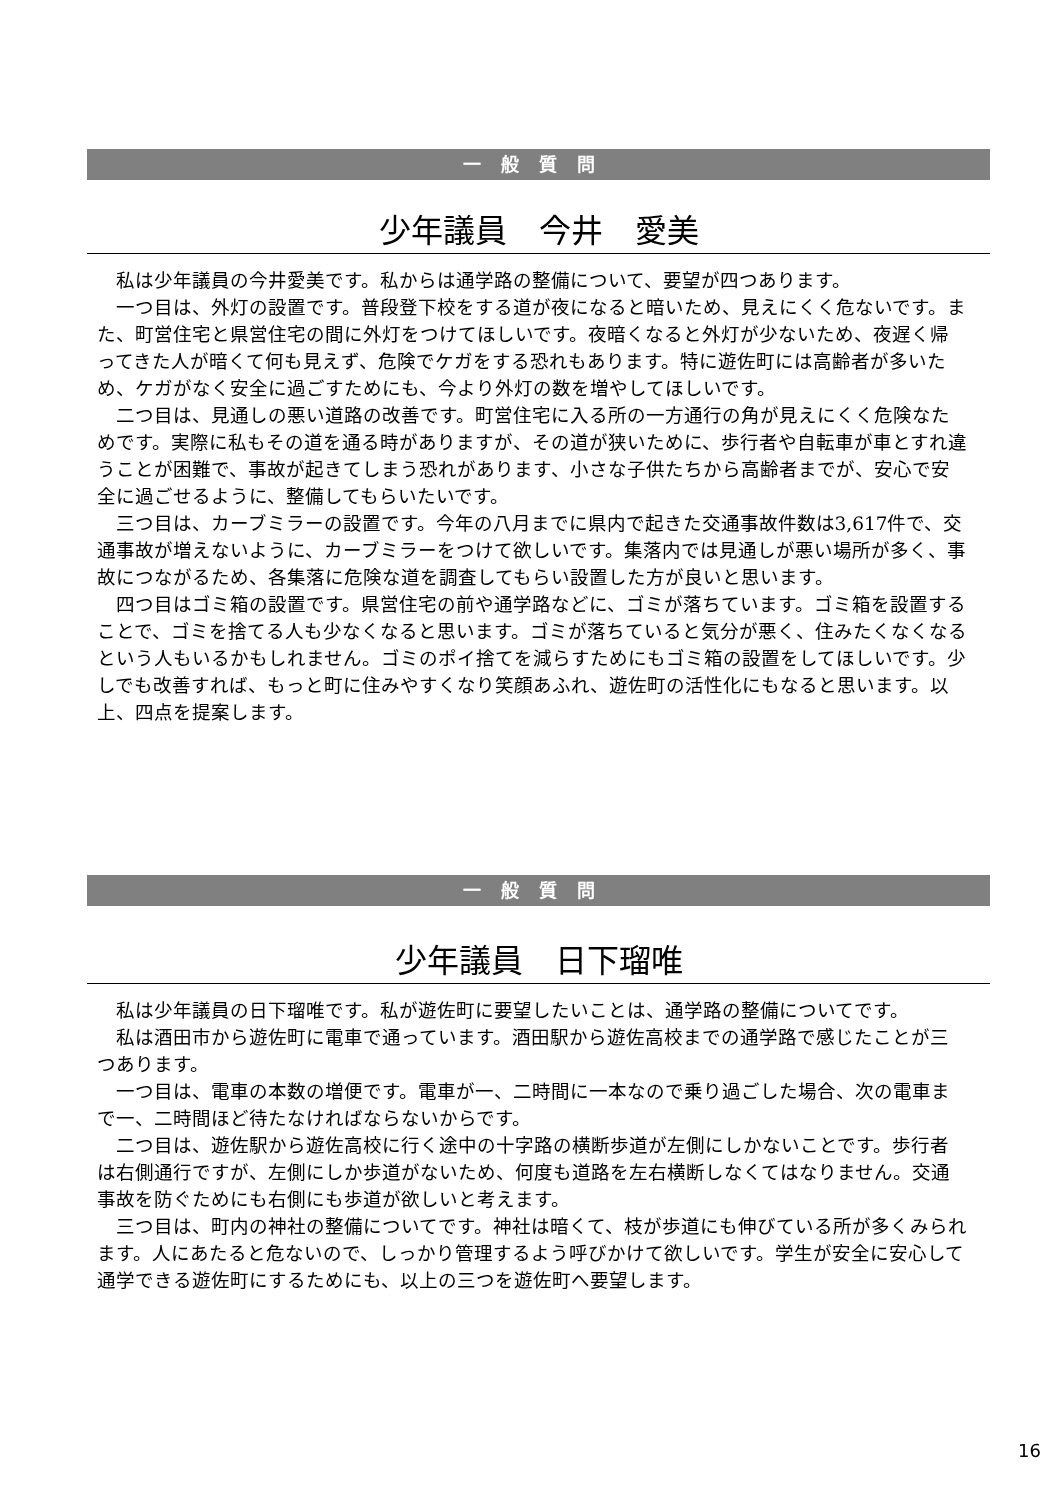一般質問
少年議員　今井　愛美
私は少年議員の今井愛美です。私からは通学路の整備について、要望が四つあります。
一つ目は、外灯の設置です。普段登下校をする道が夜になると暗いため、見えにくく危ないです。また、町営住宅と県営住宅の間に外灯をつけてほしいです。夜暗くなると外灯が少ないため、夜遅く帰ってきた人が暗くて何も見えず、危険でケガをする恐れもあります。特に遊佐町には高齢者が多いため、ケガがなく安全に過ごすためにも、今より外灯の数を増やしてほしいです。
二つ目は、見通しの悪い道路の改善です。町営住宅に入る所の一方通行の角が見えにくく危険なためです。実際に私もその道を通る時がありますが、その道が狭いために、歩行者や自転車が車とすれ違うことが困難で、事故が起きてしまう恐れがあります、小さな子供たちから高齢者までが、安心で安全に過ごせるように、整備してもらいたいです。
三つ目は、カーブミラーの設置です。今年の八月までに県内で起きた交通事故件数は3,617件で、交通事故が増えないように、カーブミラーをつけて欲しいです。集落内では見通しが悪い場所が多く、事故につながるため、各集落に危険な道を調査してもらい設置した方が良いと思います。
四つ目はゴミ箱の設置です。県営住宅の前や通学路などに、ゴミが落ちています。ゴミ箱を設置することで、ゴミを捨てる人も少なくなると思います。ゴミが落ちていると気分が悪く、住みたくなくなるという人もいるかもしれません。ゴミのポイ捨てを減らすためにもゴミ箱の設置をしてほしいです。少しでも改善すれば、もっと町に住みやすくなり笑顔あふれ、遊佐町の活性化にもなると思います。以上、四点を提案します。
一般質問
少年議員　日下瑠唯
私は少年議員の日下瑠唯です。私が遊佐町に要望したいことは、通学路の整備についてです。
私は酒田市から遊佐町に電車で通っています。酒田駅から遊佐高校までの通学路で感じたことが三つあります。
一つ目は、電車の本数の増便です。電車が一、二時間に一本なので乗り過ごした場合、次の電車まで一、二時間ほど待たなければならないからです。
二つ目は、遊佐駅から遊佐高校に行く途中の十字路の横断歩道が左側にしかないことです。歩行者は右側通行ですが、左側にしか歩道がないため、何度も道路を左右横断しなくてはなりません。交通事故を防ぐためにも右側にも歩道が欲しいと考えます。
三つ目は、町内の神社の整備についてです。神社は暗くて、枝が歩道にも伸びている所が多くみられます。人にあたると危ないので、しっかり管理するよう呼びかけて欲しいです。学生が安全に安心して通学できる遊佐町にするためにも、以上の三つを遊佐町へ要望します。
16